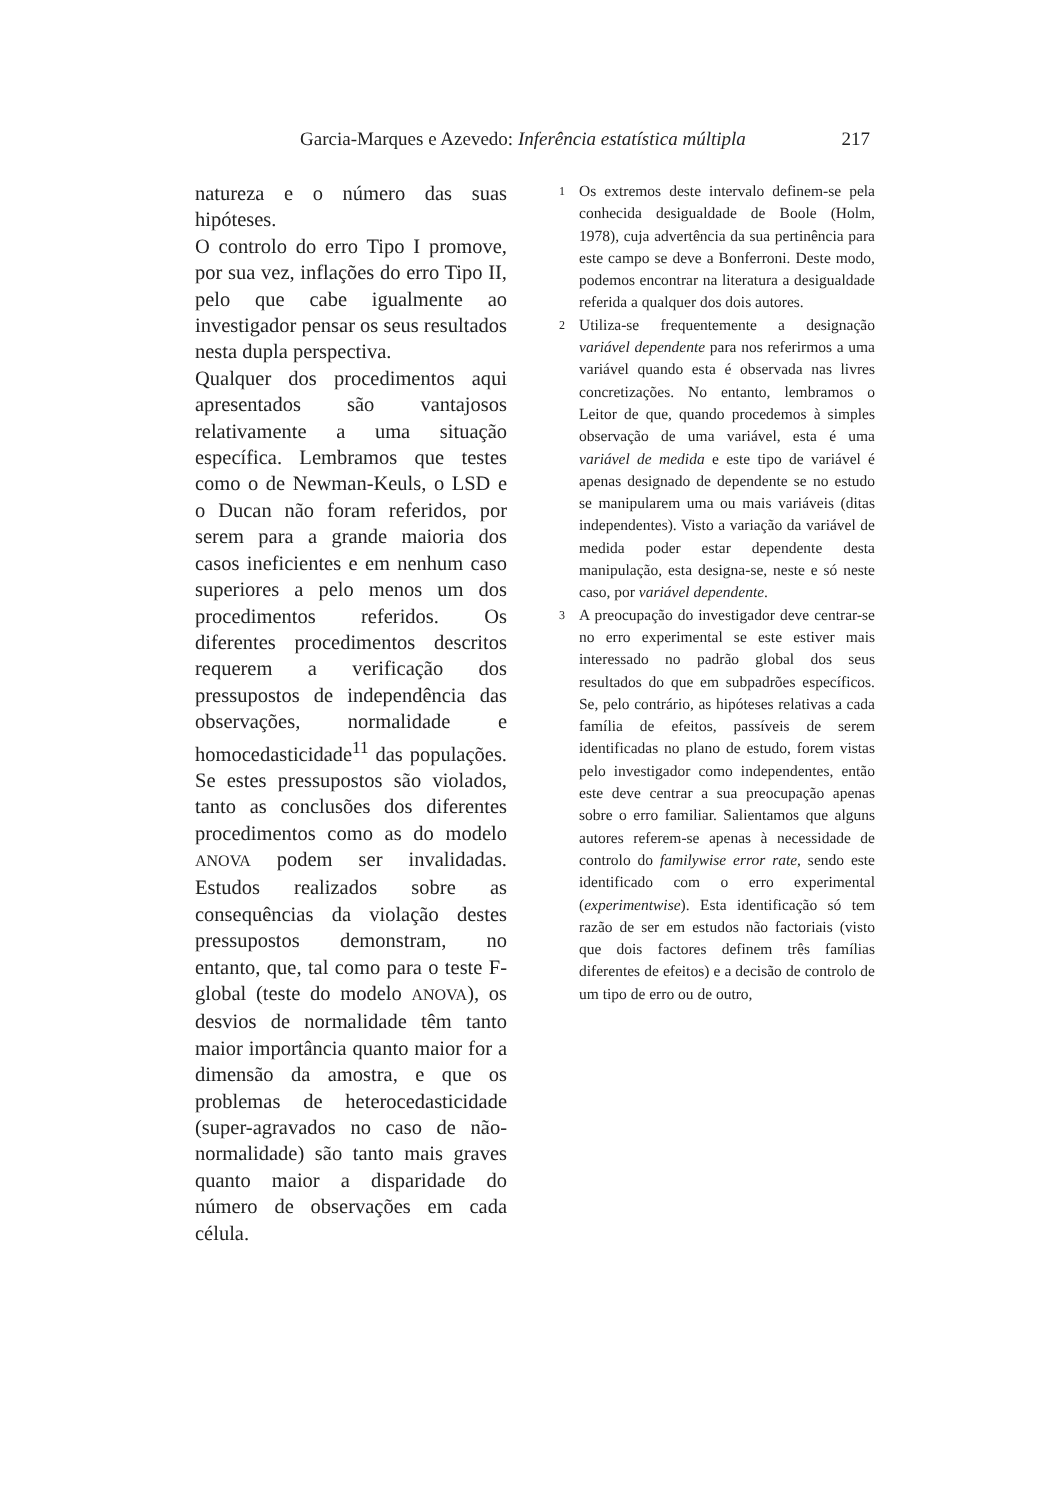Garcia-Marques e Azevedo: Inferência estatística múltipla 217
natureza e o número das suas hipóteses.
O controlo do erro Tipo I promove, por sua vez, inflações do erro Tipo II, pelo que cabe igualmente ao investigador pensar os seus resultados nesta dupla perspectiva.
Qualquer dos procedimentos aqui apresentados são vantajosos relativamente a uma situação específica. Lembramos que testes como o de Newman-Keuls, o LSD e o Ducan não foram referidos, por serem para a grande maioria dos casos ineficientes e em nenhum caso superiores a pelo menos um dos procedimentos referidos. Os diferentes procedimentos descritos requerem a verificação dos pressupostos de independência das observações, normalidade e homocedasticidade<sup>11</sup> das populações. Se estes pressupostos são violados, tanto as conclusões dos diferentes procedimentos como as do modelo ANOVA podem ser invalidadas. Estudos realizados sobre as consequências da violação destes pressupostos demonstram, no entanto, que, tal como para o teste F-global (teste do modelo ANOVA), os desvios de normalidade têm tanto maior importância quanto maior for a dimensão da amostra, e que os problemas de heterocedasticidade (super-agravados no caso de não-normalidade) são tanto mais graves quanto maior a disparidade do número de observações em cada célula.
1
Os extremos deste intervalo definem-se pela conhecida desigualdade de Boole (Holm, 1978), cuja advertência da sua pertinência para este campo se deve a Bonferroni. Deste modo, podemos encontrar na literatura a desigualdade referida a qualquer dos dois autores.
2
Utiliza-se frequentemente a designação variável dependente para nos referirmos a uma variável quando esta é observada nas livres concretizações. No entanto, lembramos o Leitor de que, quando procedemos à simples observação de uma variável, esta é uma variável de medida e este tipo de variável é apenas designado de dependente se no estudo se manipularem uma ou mais variáveis (ditas independentes). Visto a variação da variável de medida poder estar dependente desta manipulação, esta designa-se, neste e só neste caso, por variável dependente.
3
A preocupação do investigador deve centrar-se no erro experimental se este estiver mais interessado no padrão global dos seus resultados do que em subpadrões específicos. Se, pelo contrário, as hipóteses relativas a cada família de efeitos, passíveis de serem identificadas no plano de estudo, forem vistas pelo investigador como independentes, então este deve centrar a sua preocupação apenas sobre o erro familiar. Salientamos que alguns autores referem-se apenas à necessidade de controlo do familywise error rate, sendo este identificado com o erro experimental (experimentwise). Esta identificação só tem razão de ser em estudos não factoriais (visto que dois factores definem três famílias diferentes de efeitos) e a decisão de controlo de um tipo de erro ou de outro,